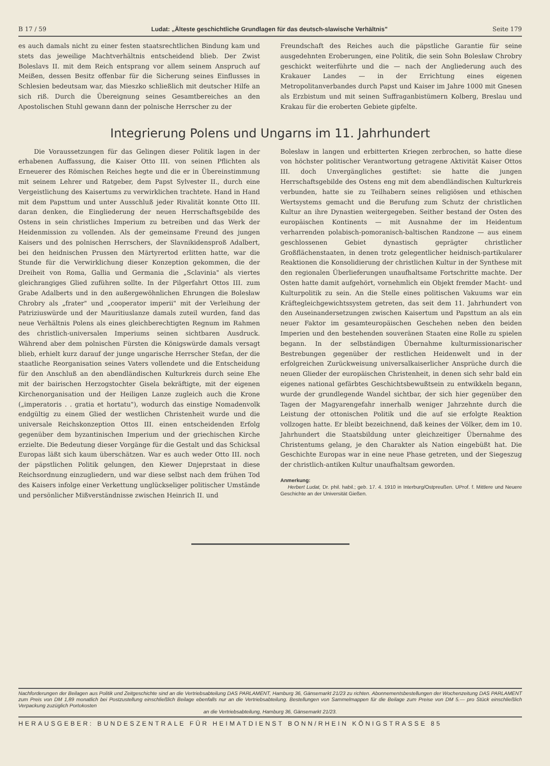B 17 / 59 Ludat: „Älteste geschichtliche Grundlagen für das deutsch-slawische Verhältnis" Seite 179
es auch damals nicht zu einer festen staatsrechtlichen Bindung kam und stets das jeweilige Machtverhältnis entscheidend blieb. Der Zwist Boleslavs II. mit dem Reich entsprang vor allem seinem Anspruch auf Meißen, dessen Besitz offenbar für die Sicherung seines Einflusses in Schlesien bedeutsam war, das Mieszko schließlich mit deutscher Hilfe an sich riß. Durch die Übereignung seines Gesamtbereiches an den Apostolischen Stuhl gewann dann der polnische Herrscher zu der
Freundschaft des Reiches auch die päpstliche Garantie für seine ausgedehnten Eroberungen, eine Politik, die sein Sohn Bolesław Chrobry geschickt weiterführte und die — nach der Angliederung auch des Krakauer Landes — in der Errichtung eines eigenen Metropolitanverbandes durch Papst und Kaiser im Jahre 1000 mit Gnesen als Erzbistum und mit seinen Suffraganbistümern Kolberg, Breslau und Krakau für die eroberten Gebiete gipfelte.
Integrierung Polens und Ungarns im 11. Jahrhundert
Die Voraussetzungen für das Gelingen dieser Politik lagen in der erhabenen Auffassung, die Kaiser Otto III. von seinen Pflichten als Erneuerer des Römischen Reiches hegte und die er in Übereinstimmung mit seinem Lehrer und Ratgeber, dem Papst Sylvester II., durch eine Vergeistlichung des Kaisertums zu verwirklichen trachtete. Hand in Hand mit dem Papsttum und unter Ausschluß jeder Rivalität konnte Otto III. daran denken, die Eingliederung der neuen Herrschaftsgebilde des Ostens in sein christliches Imperium zu betreiben und das Werk der Heidenmission zu vollenden. Als der gemeinsame Freund des jungen Kaisers und des polnischen Herrschers, der Slavnikidensproß Adalbert, bei den heidnischen Prussen den Märtyrertod erlitten hatte, war die Stunde für die Verwirklichung dieser Konzeption gekommen, die der Dreiheit von Roma, Gallia und Germania die „Sclavinia" als viertes gleichrangiges Glied zuführen sollte. In der Pilgerfahrt Ottos III. zum Grabe Adalberts und in den außergewöhnlichen Ehrungen die Bolesław Chrobry als „frater" und „cooperator imperii" mit der Verleihung der Patriziuswürde und der Mauritiuslanze damals zuteil wurden, fand das neue Verhältnis Polens als eines gleichberechtigten Regnum im Rahmen des christlich-universalen Imperiums seinen sichtbaren Ausdruck. Während aber dem polnischen Fürsten die Königswürde damals versagt blieb, erhielt kurz darauf der junge ungarische Herrscher Stefan, der die staatliche Reorganisation seines Vaters vollendete und die Entscheidung für den Anschluß an den abendländischen Kulturkreis durch seine Ehe mit der bairischen Herzogstochter Gisela bekräftigte, mit der eigenen Kirchenorganisation und der Heiligen Lanze zugleich auch die Krone („imperatoris . . gratia et hortatu"), wodurch das einstige Nomadenvolk endgültig zu einem Glied der westlichen Christenheit wurde und die universale Reichskonzeption Ottos III. einen entscheidenden Erfolg gegenüber dem byzantinischen Imperium und der griechischen Kirche erzielte. Die Bedeutung dieser Vorgänge für die Gestalt und das Schicksal Europas läßt sich kaum überschätzen. War es auch weder Otto III. noch der päpstlichen Politik gelungen, den Kiewer Dnjeprstaat in diese Reichsordnung einzugliedern, und war diese selbst nach dem frühen Tod des Kaisers infolge einer Verkettung unglückseliger politischer Umstände und persönlicher Mißverständnisse zwischen Heinrich II. und
Bolesław in langen und erbitterten Kriegen zerbrochen, so hatte diese von höchster politischer Verantwortung getragene Aktivität Kaiser Ottos III. doch Unvergängliches gestiftet: sie hatte die jungen Herrschaftsgebilde des Ostens eng mit dem abendländischen Kulturkreis verbunden, hatte sie zu Teilhabern seines religiösen und ethischen Wertsystems gemacht und die Berufung zum Schutz der christlichen Kultur an ihre Dynastien weitergegeben. Seither bestand der Osten des europäischen Kontinents — mit Ausnahme der im Heidentum verharrenden polabisch-pomoranisch-baltischen Randzone — aus einem geschlossenen Gebiet dynastisch geprägter christlicher Großflächenstaaten, in denen trotz gelegentlicher heidnisch-partikularer Reaktionen die Konsolidierung der christlichen Kultur in der Synthese mit den regionalen Überlieferungen unaufhaltsame Fortschritte machte. Der Osten hatte damit aufgehört, vornehmlich ein Objekt fremder Macht- und Kulturpolitik zu sein. An die Stelle eines politischen Vakuums war ein Kräftegleichgewichtssystem getreten, das seit dem 11. Jahrhundert von den Auseinandersetzungen zwischen Kaisertum und Papsttum an als ein neuer Faktor im gesamteuropäischen Geschehen neben den beiden Imperien und den bestehenden souveränen Staaten eine Rolle zu spielen begann. In der selbständigen Übernahme kulturmissionarischer Bestrebungen gegenüber der restlichen Heidenwelt und in der erfolgreichen Zurückweisung universalkaiserlicher Ansprüche durch die neuen Glieder der europäischen Christenheit, in denen sich sehr bald ein eigenes national gefärbtes Geschichtsbewußtsein zu entwikkeln begann, wurde der grundlegende Wandel sichtbar, der sich hier gegenüber den Tagen der Magyarengefahr innerhalb weniger Jahrzehnte durch die Leistung der ottonischen Politik und die auf sie erfolgte Reaktion vollzogen hatte. Er bleibt bezeichnend, daß keines der Völker, dem im 10. Jahrhundert die Staatsbildung unter gleichzeitiger Übernahme des Christentums gelang, je den Charakter als Nation eingebüßt hat. Die Geschichte Europas war in eine neue Phase getreten, und der Siegeszug der christlich-antiken Kultur unaufhaltsam geworden.
Anmerkung:
Herbert Ludat, Dr. phil. habil.; geb. 17. 4. 1910 in Interburg/Ostpreußen. UProf. f. Mittlere und Neuere Geschichte an der Universität Gießen.
Nachforderungen der Beilagen aus Politik und Zeitgeschichte sind an die Vertriebsabteilung DAS PARLAMENT, Hamburg 36, Gänsemarkt 21/23 zu richten. Abonnementsbestellungen der Wochenzeitung DAS PARLAMENT zum Preis von DM 1,89 monatlich bei Postzustellung einschließlich Beilage ebenfalls nur an die Vertriebsabteilung. Bestellungen von Sammelmappen für die Beilage zum Preise von DM 5.— pro Stück einschließlich Verpackung zuzüglich Portokosten
an die Vertriebsabteilung, Hamburg 36, Gänsemarkt 21/23.
HERAUSGEBER: BUNDESZENTRALE FÜR HEIMATDIENST BONN/RHEIN KÖNIGSTRASSE 85